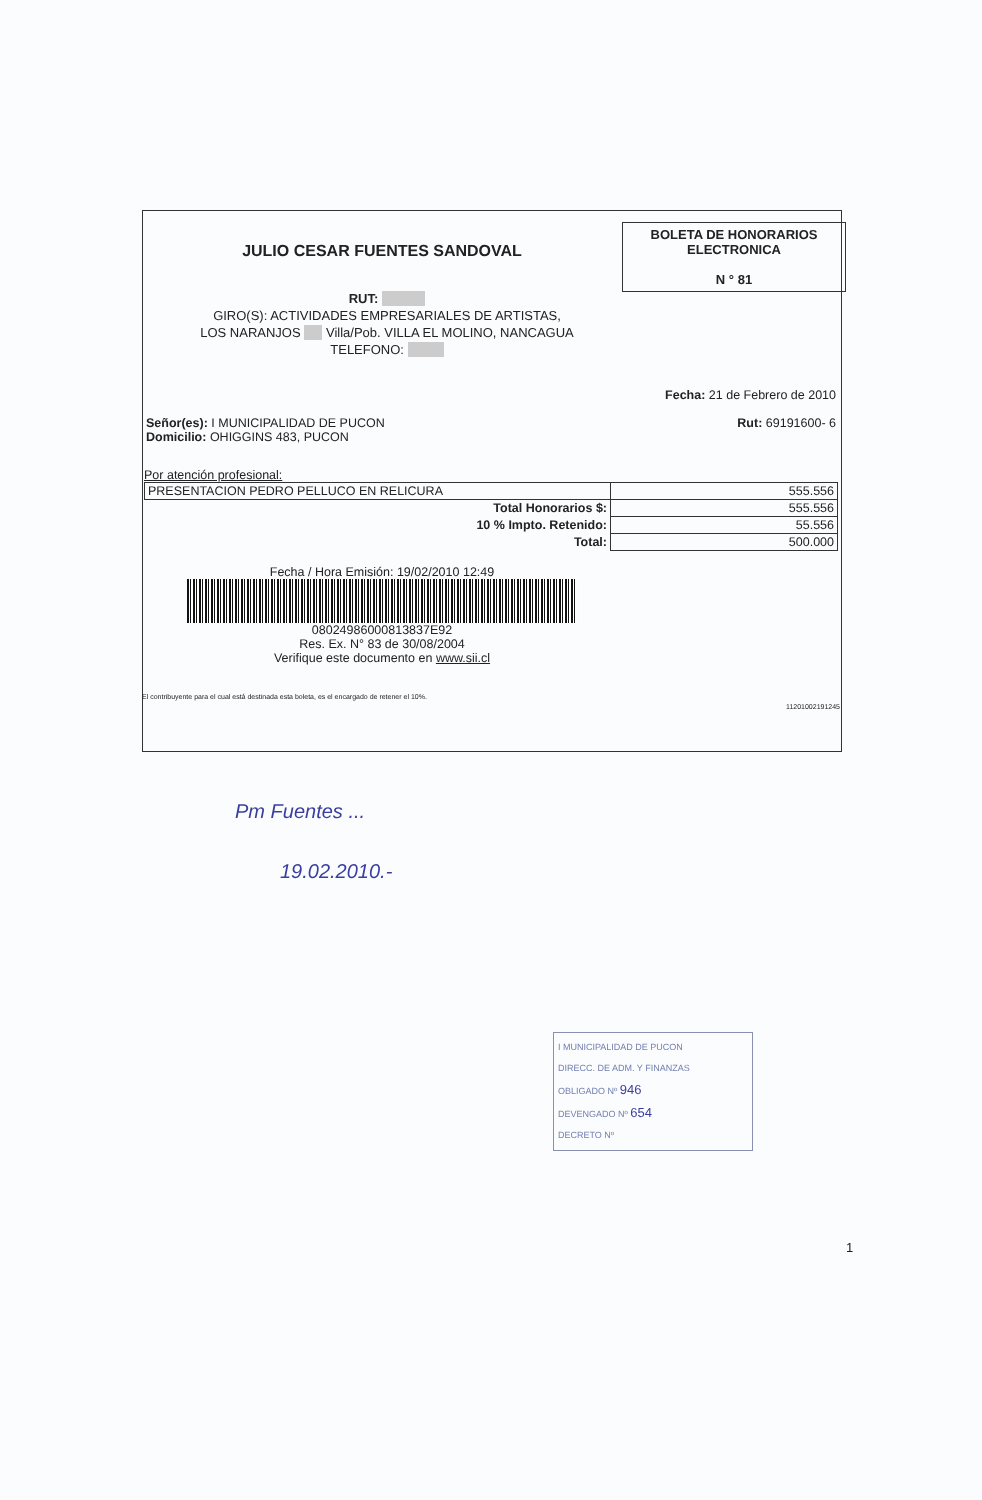JULIO CESAR FUENTES SANDOVAL
BOLETA DE HONORARIOS
ELECTRONICA
N ° 81
RUT:
GIRO(S): ACTIVIDADES EMPRESARIALES DE ARTISTAS,
LOS NARANJOS Villa/Pob. VILLA EL MOLINO, NANCAGUA
TELEFONO:
Fecha: 21 de Febrero de 2010
Señor(es): I MUNICIPALIDAD DE PUCON
Domicilio: OHIGGINS 483, PUCON Rut: 69191600- 6
Por atención profesional:
| PRESENTACION PEDRO PELLUCO EN RELICURA | 555.556 |
| Total Honorarios $: | 555.556 |
| 10 % Impto. Retenido: | 55.556 |
| Total: | 500.000 |
Fecha / Hora Emisión: 19/02/2010 12:49
08024986000813837E92
Res. Ex. N° 83 de 30/08/2004
Verifique este documento en www.sii.cl
El contribuyente para el cual está destinada esta boleta, es el encargado de retener el 10%. 11201002191245
Pm Fuentes ...
19.02.2010.-
I MUNICIPALIDAD DE PUCON
DIRECC. DE ADM. Y FINANZAS
OBLIGADO Nº 946
DEVENGADO Nº 654
DECRETO Nº
1